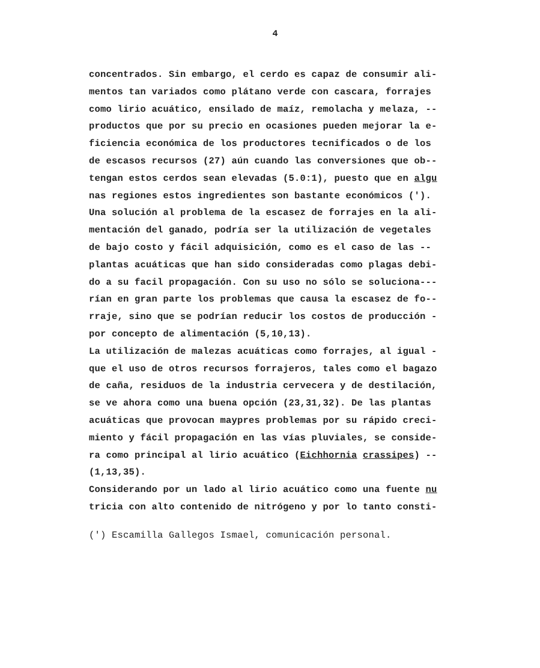4
concentrados. Sin embargo, el cerdo es capaz de consumir ali-
mentos tan variados como plátano verde con cascara, forrajes
como lirio acuático, ensilado de maíz, remolacha y melaza, --
productos que por su precio en ocasiones pueden mejorar la e-
ficiencia económica de los productores tecnificados o de los
de escasos recursos (27) aún cuando las conversiones que ob--
tengan estos cerdos sean elevadas (5.0:1), puesto que en algu
nas regiones estos ingredientes son bastante económicos (').
Una solución al problema de la escasez de forrajes en la ali-
mentación del ganado, podría ser la utilización de vegetales
de bajo costo y fácil adquisición, como es el caso de las --
plantas acuáticas que han sido consideradas como plagas debi-
do a su facil propagación. Con su uso no sólo se soluciona---
rían en gran parte los problemas que causa la escasez de fo--
rraje, sino que se podrían reducir los costos de producción -
por concepto de alimentación (5,10,13).
La utilización de malezas acuáticas como forrajes, al igual -
que el uso de otros recursos forrajeros, tales como el bagazo
de caña, residuos de la industria cervecera y de destilación,
se ve ahora como una buena opción (23,31,32). De las plantas
acuáticas que provocan maypres problemas por su rápido creci-
miento y fácil propagación en las vías pluviales, se conside-
ra como principal al lirio acuático (Eichhornia crassipes) --
(1,13,35).
Considerando por un lado al lirio acuático como una fuente nu
tricia con alto contenido de nitrógeno y por lo tanto consti-
(') Escamilla Gallegos Ismael, comunicación personal.